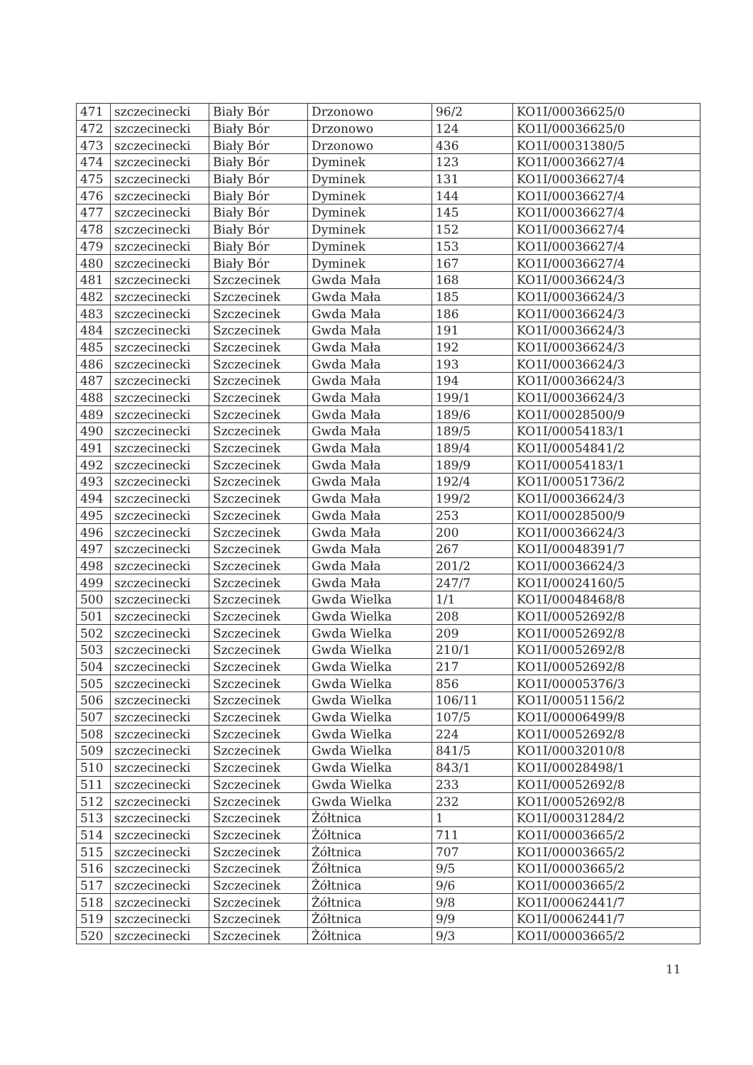| 471 | szczecinecki | Biały Bór | Drzonowo | 96/2 | KO1I/00036625/0 |
| 472 | szczecinecki | Biały Bór | Drzonowo | 124 | KO1I/00036625/0 |
| 473 | szczecinecki | Biały Bór | Drzonowo | 436 | KO1I/00031380/5 |
| 474 | szczecinecki | Biały Bór | Dyminek | 123 | KO1I/00036627/4 |
| 475 | szczecinecki | Biały Bór | Dyminek | 131 | KO1I/00036627/4 |
| 476 | szczecinecki | Biały Bór | Dyminek | 144 | KO1I/00036627/4 |
| 477 | szczecinecki | Biały Bór | Dyminek | 145 | KO1I/00036627/4 |
| 478 | szczecinecki | Biały Bór | Dyminek | 152 | KO1I/00036627/4 |
| 479 | szczecinecki | Biały Bór | Dyminek | 153 | KO1I/00036627/4 |
| 480 | szczecinecki | Biały Bór | Dyminek | 167 | KO1I/00036627/4 |
| 481 | szczecinecki | Szczecinek | Gwda Mała | 168 | KO1I/00036624/3 |
| 482 | szczecinecki | Szczecinek | Gwda Mała | 185 | KO1I/00036624/3 |
| 483 | szczecinecki | Szczecinek | Gwda Mała | 186 | KO1I/00036624/3 |
| 484 | szczecinecki | Szczecinek | Gwda Mała | 191 | KO1I/00036624/3 |
| 485 | szczecinecki | Szczecinek | Gwda Mała | 192 | KO1I/00036624/3 |
| 486 | szczecinecki | Szczecinek | Gwda Mała | 193 | KO1I/00036624/3 |
| 487 | szczecinecki | Szczecinek | Gwda Mała | 194 | KO1I/00036624/3 |
| 488 | szczecinecki | Szczecinek | Gwda Mała | 199/1 | KO1I/00036624/3 |
| 489 | szczecinecki | Szczecinek | Gwda Mała | 189/6 | KO1I/00028500/9 |
| 490 | szczecinecki | Szczecinek | Gwda Mała | 189/5 | KO1I/00054183/1 |
| 491 | szczecinecki | Szczecinek | Gwda Mała | 189/4 | KO1I/00054841/2 |
| 492 | szczecinecki | Szczecinek | Gwda Mała | 189/9 | KO1I/00054183/1 |
| 493 | szczecinecki | Szczecinek | Gwda Mała | 192/4 | KO1I/00051736/2 |
| 494 | szczecinecki | Szczecinek | Gwda Mała | 199/2 | KO1I/00036624/3 |
| 495 | szczecinecki | Szczecinek | Gwda Mała | 253 | KO1I/00028500/9 |
| 496 | szczecinecki | Szczecinek | Gwda Mała | 200 | KO1I/00036624/3 |
| 497 | szczecinecki | Szczecinek | Gwda Mała | 267 | KO1I/00048391/7 |
| 498 | szczecinecki | Szczecinek | Gwda Mała | 201/2 | KO1I/00036624/3 |
| 499 | szczecinecki | Szczecinek | Gwda Mała | 247/7 | KO1I/00024160/5 |
| 500 | szczecinecki | Szczecinek | Gwda Wielka | 1/1 | KO1I/00048468/8 |
| 501 | szczecinecki | Szczecinek | Gwda Wielka | 208 | KO1I/00052692/8 |
| 502 | szczecinecki | Szczecinek | Gwda Wielka | 209 | KO1I/00052692/8 |
| 503 | szczecinecki | Szczecinek | Gwda Wielka | 210/1 | KO1I/00052692/8 |
| 504 | szczecinecki | Szczecinek | Gwda Wielka | 217 | KO1I/00052692/8 |
| 505 | szczecinecki | Szczecinek | Gwda Wielka | 856 | KO1I/00005376/3 |
| 506 | szczecinecki | Szczecinek | Gwda Wielka | 106/11 | KO1I/00051156/2 |
| 507 | szczecinecki | Szczecinek | Gwda Wielka | 107/5 | KO1I/00006499/8 |
| 508 | szczecinecki | Szczecinek | Gwda Wielka | 224 | KO1I/00052692/8 |
| 509 | szczecinecki | Szczecinek | Gwda Wielka | 841/5 | KO1I/00032010/8 |
| 510 | szczecinecki | Szczecinek | Gwda Wielka | 843/1 | KO1I/00028498/1 |
| 511 | szczecinecki | Szczecinek | Gwda Wielka | 233 | KO1I/00052692/8 |
| 512 | szczecinecki | Szczecinek | Gwda Wielka | 232 | KO1I/00052692/8 |
| 513 | szczecinecki | Szczecinek | Żółtnica | 1 | KO1I/00031284/2 |
| 514 | szczecinecki | Szczecinek | Żółtnica | 711 | KO1I/00003665/2 |
| 515 | szczecinecki | Szczecinek | Żółtnica | 707 | KO1I/00003665/2 |
| 516 | szczecinecki | Szczecinek | Żółtnica | 9/5 | KO1I/00003665/2 |
| 517 | szczecinecki | Szczecinek | Żółtnica | 9/6 | KO1I/00003665/2 |
| 518 | szczecinecki | Szczecinek | Żółtnica | 9/8 | KO1I/00062441/7 |
| 519 | szczecinecki | Szczecinek | Żółtnica | 9/9 | KO1I/00062441/7 |
| 520 | szczecinecki | Szczecinek | Żółtnica | 9/3 | KO1I/00003665/2 |
11